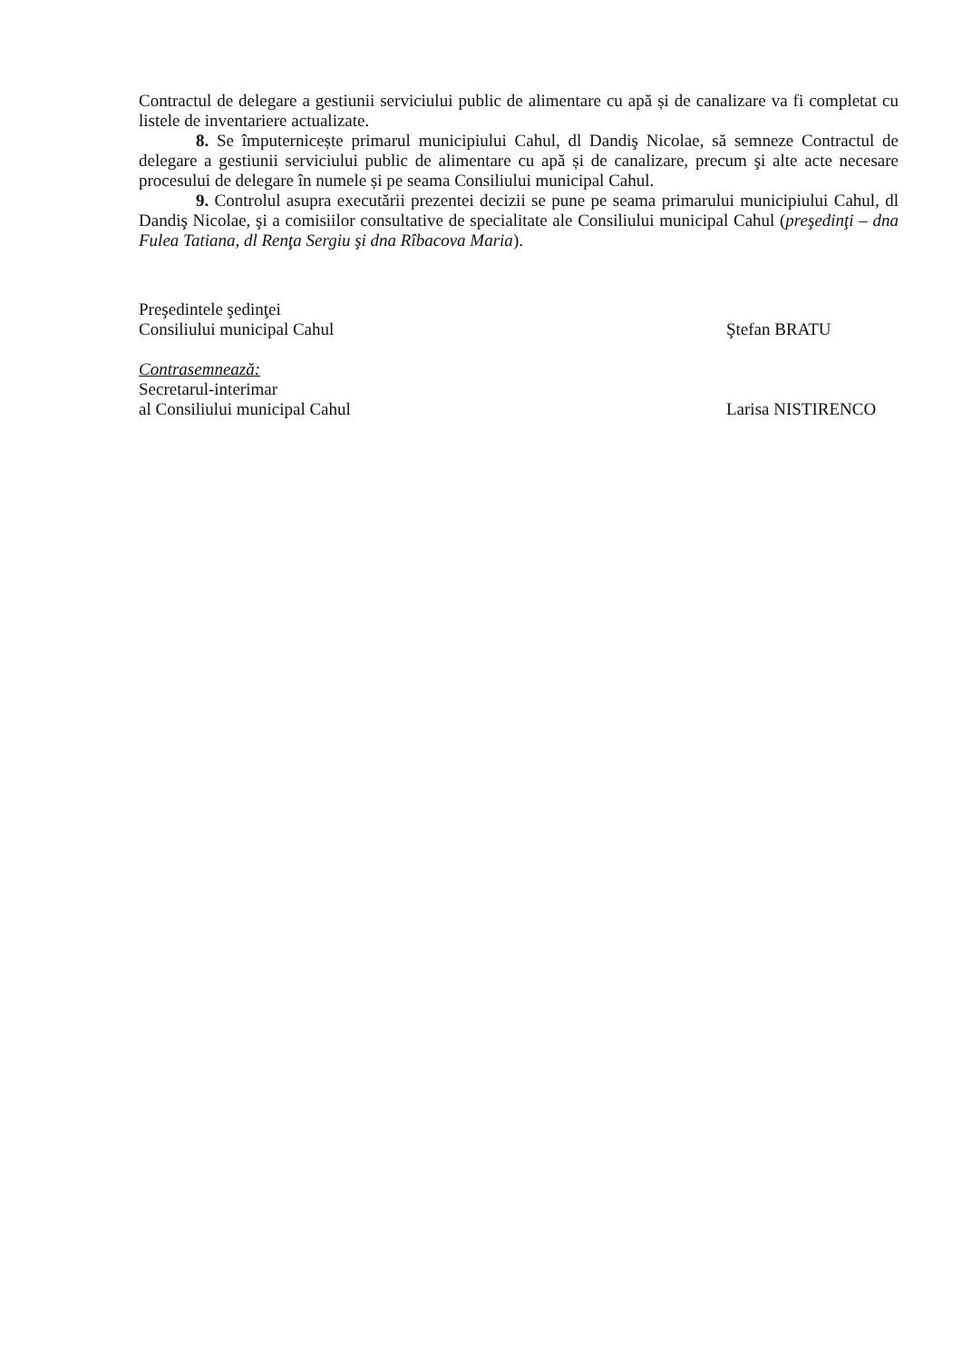Contractul de delegare a gestiunii serviciului public de alimentare cu apă și de canalizare va fi completat cu listele de inventariere actualizate.
8. Se împuternicește primarul municipiului Cahul, dl Dandiş Nicolae, să semneze Contractul de delegare a gestiunii serviciului public de alimentare cu apă și de canalizare, precum şi alte acte necesare procesului de delegare în numele și pe seama Consiliului municipal Cahul.
9. Controlul asupra executării prezentei decizii se pune pe seama primarului municipiului Cahul, dl Dandiş Nicolae, şi a comisiilor consultative de specialitate ale Consiliului municipal Cahul (preşedinţi – dna Fulea Tatiana, dl Renţa Sergiu şi dna Rîbacova Maria).
Preşedintele şedinţei
Consiliului municipal Cahul Ştefan BRATU
Contrasemnează:
Secretarul-interimar
al Consiliului municipal Cahul Larisa NISTIRENCO